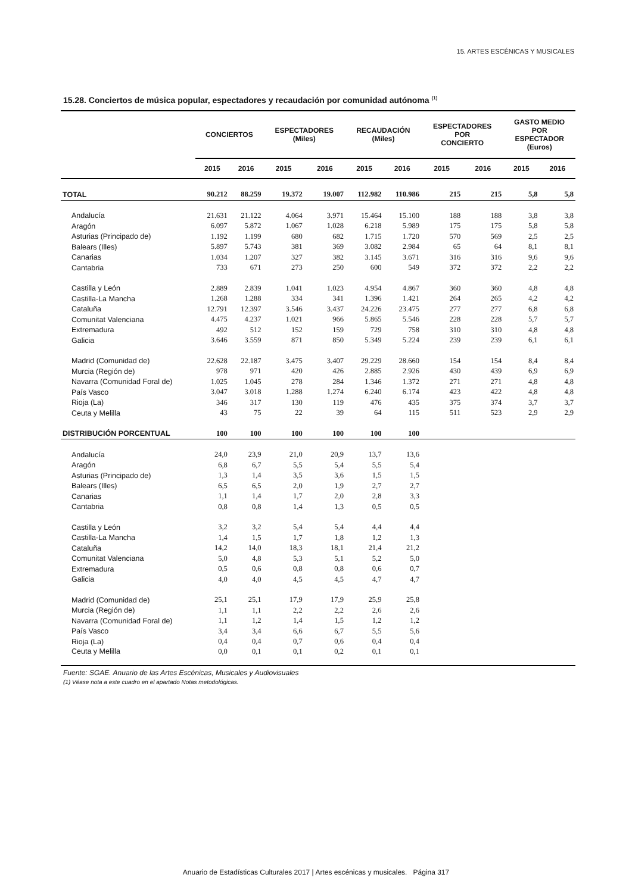15. ARTES ESCÉNICAS Y MUSICALES
15.28. Conciertos de música popular, espectadores y recaudación por comunidad autónoma <sup>(1)</sup>
| | CONCIERTOS | | ESPECTADORES (Miles) | | RECAUDACIÓN (Miles) | | ESPECTADORES POR CONCIERTO | | GASTO MEDIO POR ESPECTADOR (Euros) | |
| --- | --- | --- | --- | --- | --- | --- | --- | --- | --- | --- |
| | 2015 | 2016 | 2015 | 2016 | 2015 | 2016 | 2015 | 2016 | 2015 | 2016 |
| TOTAL | 90.212 | 88.259 | 19.372 | 19.007 | 112.982 | 110.986 | 215 | 215 | 5,8 | 5,8 |
| Andalucía | 21.631 | 21.122 | 4.064 | 3.971 | 15.464 | 15.100 | 188 | 188 | 3,8 | 3,8 |
| Aragón | 6.097 | 5.872 | 1.067 | 1.028 | 6.218 | 5.989 | 175 | 175 | 5,8 | 5,8 |
| Asturias (Principado de) | 1.192 | 1.199 | 680 | 682 | 1.715 | 1.720 | 570 | 569 | 2,5 | 2,5 |
| Balears (Illes) | 5.897 | 5.743 | 381 | 369 | 3.082 | 2.984 | 65 | 64 | 8,1 | 8,1 |
| Canarias | 1.034 | 1.207 | 327 | 382 | 3.145 | 3.671 | 316 | 316 | 9,6 | 9,6 |
| Cantabria | 733 | 671 | 273 | 250 | 600 | 549 | 372 | 372 | 2,2 | 2,2 |
| Castilla y León | 2.889 | 2.839 | 1.041 | 1.023 | 4.954 | 4.867 | 360 | 360 | 4,8 | 4,8 |
| Castilla-La Mancha | 1.268 | 1.288 | 334 | 341 | 1.396 | 1.421 | 264 | 265 | 4,2 | 4,2 |
| Cataluña | 12.791 | 12.397 | 3.546 | 3.437 | 24.226 | 23.475 | 277 | 277 | 6,8 | 6,8 |
| Comunitat Valenciana | 4.475 | 4.237 | 1.021 | 966 | 5.865 | 5.546 | 228 | 228 | 5,7 | 5,7 |
| Extremadura | 492 | 512 | 152 | 159 | 729 | 758 | 310 | 310 | 4,8 | 4,8 |
| Galicia | 3.646 | 3.559 | 871 | 850 | 5.349 | 5.224 | 239 | 239 | 6,1 | 6,1 |
| Madrid (Comunidad de) | 22.628 | 22.187 | 3.475 | 3.407 | 29.229 | 28.660 | 154 | 154 | 8,4 | 8,4 |
| Murcia (Región de) | 978 | 971 | 420 | 426 | 2.885 | 2.926 | 430 | 439 | 6,9 | 6,9 |
| Navarra (Comunidad Foral de) | 1.025 | 1.045 | 278 | 284 | 1.346 | 1.372 | 271 | 271 | 4,8 | 4,8 |
| País Vasco | 3.047 | 3.018 | 1.288 | 1.274 | 6.240 | 6.174 | 423 | 422 | 4,8 | 4,8 |
| Rioja (La) | 346 | 317 | 130 | 119 | 476 | 435 | 375 | 374 | 3,7 | 3,7 |
| Ceuta y Melilla | 43 | 75 | 22 | 39 | 64 | 115 | 511 | 523 | 2,9 | 2,9 |
| DISTRIBUCIÓN PORCENTUAL | 100 | 100 | 100 | 100 | 100 | 100 | | | | |
| Andalucía | 24,0 | 23,9 | 21,0 | 20,9 | 13,7 | 13,6 | | | | |
| Aragón | 6,8 | 6,7 | 5,5 | 5,4 | 5,5 | 5,4 | | | | |
| Asturias (Principado de) | 1,3 | 1,4 | 3,5 | 3,6 | 1,5 | 1,5 | | | | |
| Balears (Illes) | 6,5 | 6,5 | 2,0 | 1,9 | 2,7 | 2,7 | | | | |
| Canarias | 1,1 | 1,4 | 1,7 | 2,0 | 2,8 | 3,3 | | | | |
| Cantabria | 0,8 | 0,8 | 1,4 | 1,3 | 0,5 | 0,5 | | | | |
| Castilla y León | 3,2 | 3,2 | 5,4 | 5,4 | 4,4 | 4,4 | | | | |
| Castilla-La Mancha | 1,4 | 1,5 | 1,7 | 1,8 | 1,2 | 1,3 | | | | |
| Cataluña | 14,2 | 14,0 | 18,3 | 18,1 | 21,4 | 21,2 | | | | |
| Comunitat Valenciana | 5,0 | 4,8 | 5,3 | 5,1 | 5,2 | 5,0 | | | | |
| Extremadura | 0,5 | 0,6 | 0,8 | 0,8 | 0,6 | 0,7 | | | | |
| Galicia | 4,0 | 4,0 | 4,5 | 4,5 | 4,7 | 4,7 | | | | |
| Madrid (Comunidad de) | 25,1 | 25,1 | 17,9 | 17,9 | 25,9 | 25,8 | | | | |
| Murcia (Región de) | 1,1 | 1,1 | 2,2 | 2,2 | 2,6 | 2,6 | | | | |
| Navarra (Comunidad Foral de) | 1,1 | 1,2 | 1,4 | 1,5 | 1,2 | 1,2 | | | | |
| País Vasco | 3,4 | 3,4 | 6,6 | 6,7 | 5,5 | 5,6 | | | | |
| Rioja (La) | 0,4 | 0,4 | 0,7 | 0,6 | 0,4 | 0,4 | | | | |
| Ceuta y Melilla | 0,0 | 0,1 | 0,1 | 0,2 | 0,1 | 0,1 | | | | |
Fuente: SGAE. Anuario de las Artes Escénicas, Musicales y Audiovisuales
(1) Véase nota a este cuadro en el apartado Notas metodológicas.
Anuario de Estadísticas Culturales 2017 | Artes escénicas y musicales. Página 317